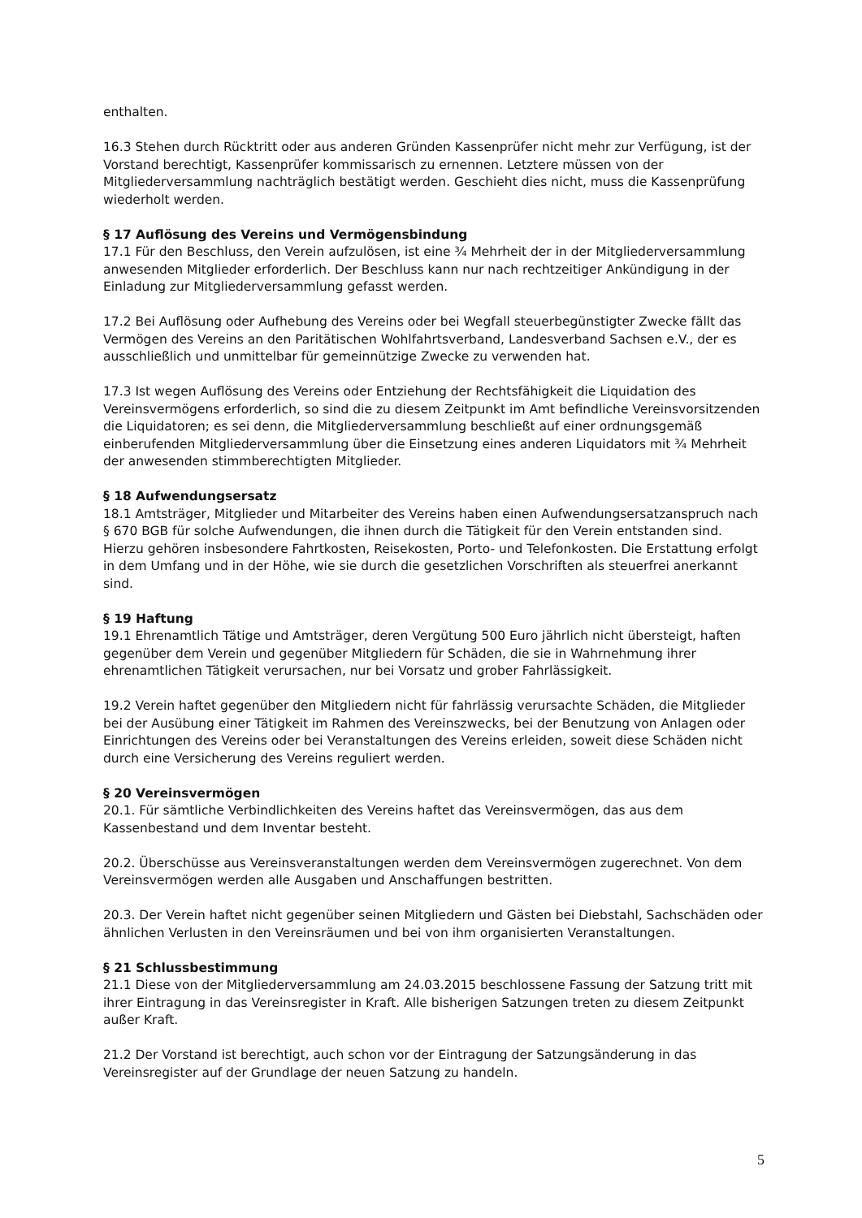enthalten.
16.3 Stehen durch Rücktritt oder aus anderen Gründen Kassenprüfer nicht mehr zur Verfügung, ist der Vorstand berechtigt, Kassenprüfer kommissarisch zu ernennen. Letztere müssen von der Mitgliederversammlung nachträglich bestätigt werden. Geschieht dies nicht, muss die Kassenprüfung wiederholt werden.
§ 17 Auflösung des Vereins und Vermögensbindung
17.1 Für den Beschluss, den Verein aufzulösen, ist eine ¾ Mehrheit der in der Mitgliederversammlung anwesenden Mitglieder erforderlich. Der Beschluss kann nur nach rechtzeitiger Ankündigung in der Einladung zur Mitgliederversammlung gefasst werden.
17.2 Bei Auflösung oder Aufhebung des Vereins oder bei Wegfall steuerbegünstigter Zwecke fällt das Vermögen des Vereins an den Paritätischen Wohlfahrtsverband, Landesverband Sachsen e.V., der es ausschließlich und unmittelbar für gemeinnützige Zwecke zu verwenden hat.
17.3 Ist wegen Auflösung des Vereins oder Entziehung der Rechtsfähigkeit die Liquidation des Vereinsvermögens erforderlich, so sind die zu diesem Zeitpunkt im Amt befindliche Vereinsvorsitzenden die Liquidatoren; es sei denn, die Mitgliederversammlung beschließt auf einer ordnungsgemäß einberufenden Mitgliederversammlung über die Einsetzung eines anderen Liquidators mit ¾ Mehrheit der anwesenden stimmberechtigten Mitglieder.
§ 18 Aufwendungsersatz
18.1 Amtsträger, Mitglieder und Mitarbeiter des Vereins haben einen Aufwendungsersatzanspruch nach § 670 BGB für solche Aufwendungen, die ihnen durch die Tätigkeit für den Verein entstanden sind. Hierzu gehören insbesondere Fahrtkosten, Reisekosten, Porto- und Telefonkosten. Die Erstattung erfolgt in dem Umfang und in der Höhe, wie sie durch die gesetzlichen Vorschriften als steuerfrei anerkannt sind.
§ 19 Haftung
19.1 Ehrenamtlich Tätige und Amtsträger, deren Vergütung 500 Euro jährlich nicht übersteigt, haften gegenüber dem Verein und gegenüber Mitgliedern für Schäden, die sie in Wahrnehmung ihrer ehrenamtlichen Tätigkeit verursachen, nur bei Vorsatz und grober Fahrlässigkeit.
19.2 Verein haftet gegenüber den Mitgliedern nicht für fahrlässig verursachte Schäden, die Mitglieder bei der Ausübung einer Tätigkeit im Rahmen des Vereinszwecks, bei der Benutzung von Anlagen oder Einrichtungen des Vereins oder bei Veranstaltungen des Vereins erleiden, soweit diese Schäden nicht durch eine Versicherung des Vereins reguliert werden.
§ 20 Vereinsvermögen
20.1. Für sämtliche Verbindlichkeiten des Vereins haftet das Vereinsvermögen, das aus dem Kassenbestand und dem Inventar besteht.
20.2. Überschüsse aus Vereinsveranstaltungen werden dem Vereinsvermögen zugerechnet. Von dem Vereinsvermögen werden alle Ausgaben und Anschaffungen bestritten.
20.3. Der Verein haftet nicht gegenüber seinen Mitgliedern und Gästen bei Diebstahl, Sachschäden oder ähnlichen Verlusten in den Vereinsräumen und bei von ihm organisierten Veranstaltungen.
§ 21 Schlussbestimmung
21.1 Diese von der Mitgliederversammlung am 24.03.2015 beschlossene Fassung der Satzung tritt mit ihrer Eintragung in das Vereinsregister in Kraft. Alle bisherigen Satzungen treten zu diesem Zeitpunkt außer Kraft.
21.2 Der Vorstand ist berechtigt, auch schon vor der Eintragung der Satzungsänderung in das Vereinsregister auf der Grundlage der neuen Satzung zu handeln.
5